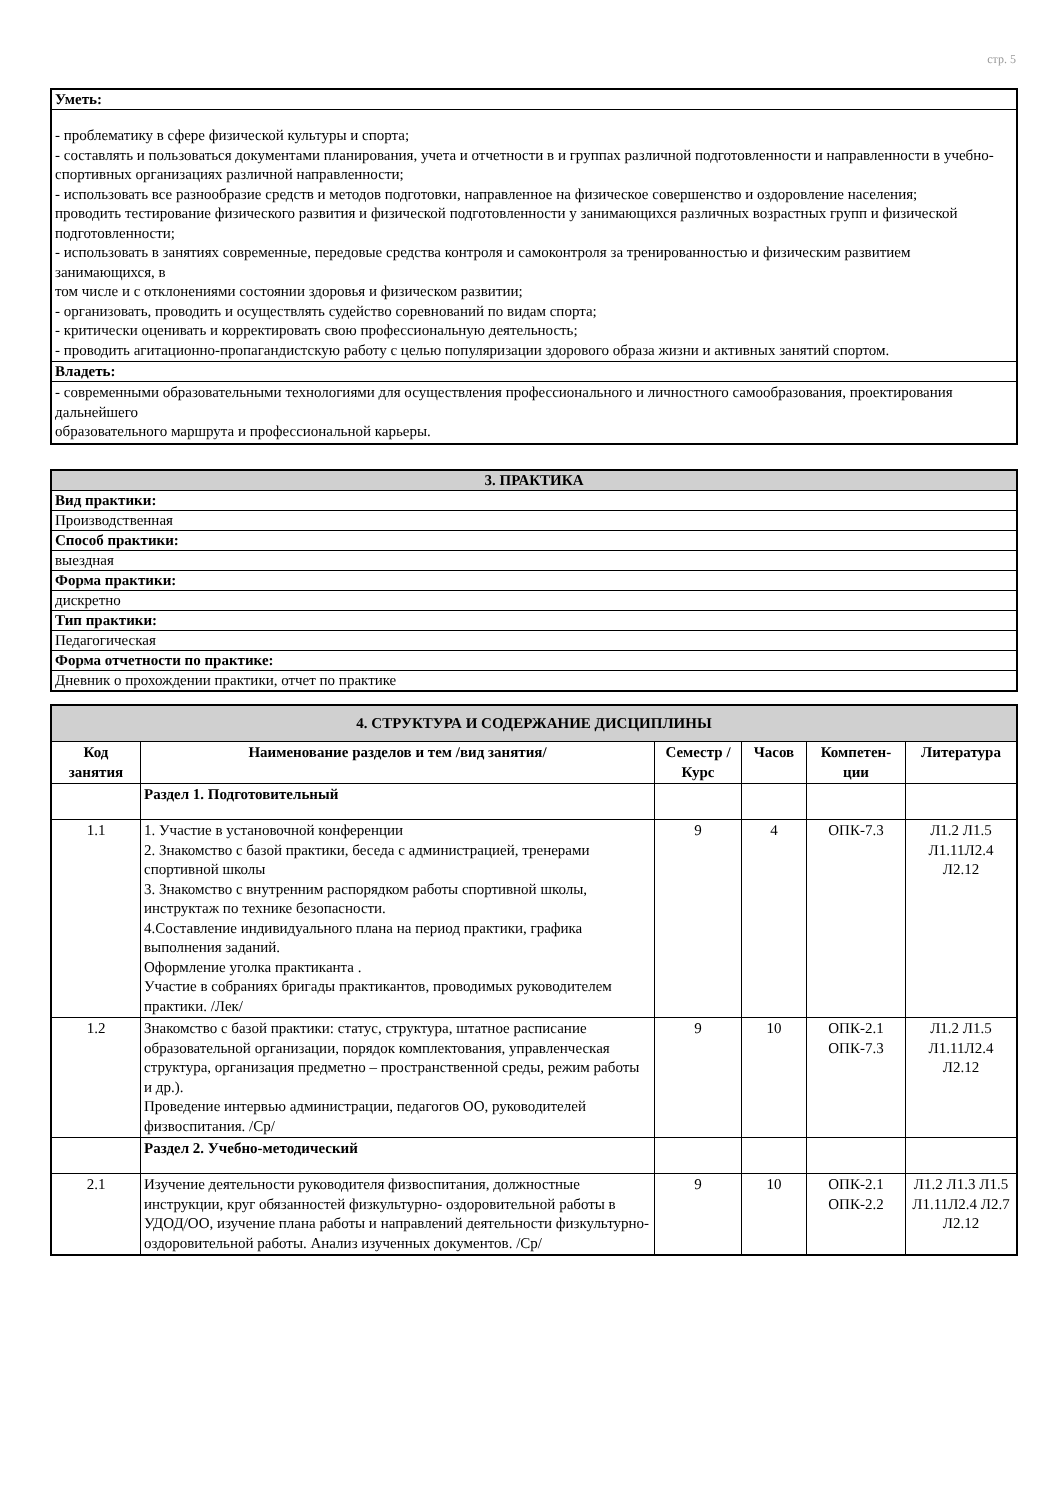стр. 5
| Уметь: |
| - проблематику в сфере физической культуры и спорта; - составлять и пользоваться документами планирования, учета и отчетности в и группах различной подготовленности и направленности в учебно-спортивных организациях различной направленности; - использовать все разнообразие средств и методов подготовки, направленное на физическое совершенство и оздоровление населения; проводить тестирование физического развития и физической подготовленности у занимающихся различных возрастных групп и физической подготовленности; - использовать в занятиях современные, передовые средства контроля и самоконтроля за тренированностью и физическим развитием занимающихся, в том числе и с отклонениями состоянии здоровья и физическом развитии; - организовать, проводить и осуществлять судейство соревнований по видам спорта; - критически оценивать и корректировать свою профессиональную деятельность; - проводить агитационно-пропагандистскую работу с целью популяризации здорового образа жизни и активных занятий спортом. |
| Владеть: |
| - современными образовательными технологиями для осуществления профессионального и личностного самообразования, проектирования дальнейшего образовательного маршрута и профессиональной карьеры. |
| 3. ПРАКТИКА |
| Вид практики: |
| Производственная |
| Способ практики: |
| выездная |
| Форма практики: |
| дискретно |
| Тип практики: |
| Педагогическая |
| Форма отчетности по практике: |
| Дневник о прохождении практики, отчет по практике |
| 4. СТРУКТУРА И СОДЕРЖАНИЕ ДИСЦИПЛИНЫ | | | | | |
| --- | --- | --- | --- | --- | --- |
| Код занятия | Наименование разделов и тем /вид занятия/ | Семестр / Курс | Часов | Компетен-ции | Литература |
| | Раздел 1. Подготовительный | | | | |
| 1.1 | 1. Участие в установочной конференции 2. Знакомство с базой практики, беседа с администрацией, тренерами спортивной школы 3. Знакомство с внутренним распорядком работы спортивной школы, инструктаж по технике безопасности. 4.Составление индивидуального плана на период практики, графика выполнения заданий. Оформление уголка практиканта . Участие в собраниях бригады практикантов, проводимых руководителем практики. /Лек/ | 9 | 4 | ОПК-7.3 | Л1.2 Л1.5 Л1.11Л2.4 Л2.12 |
| 1.2 | Знакомство с базой практики: статус, структура, штатное расписание образовательной организации, порядок комплектования, управленческая структура, организация предметно – пространственной среды, режим работы и др.). Проведение интервью администрации, педагогов ОО, руководителей физвоспитания. /Ср/ | 9 | 10 | ОПК-2.1 ОПК-7.3 | Л1.2 Л1.5 Л1.11Л2.4 Л2.12 |
| | Раздел 2. Учебно-методический | | | | |
| 2.1 | Изучение деятельности руководителя физвоспитания, должностные инструкции, круг обязанностей физкультурно- оздоровительной работы в УДОД/ОО, изучение плана работы и направлений деятельности физкультурно-оздоровительной работы. Анализ изученных документов. /Ср/ | 9 | 10 | ОПК-2.1 ОПК-2.2 | Л1.2 Л1.3 Л1.5 Л1.11Л2.4 Л2.7 Л2.12 |